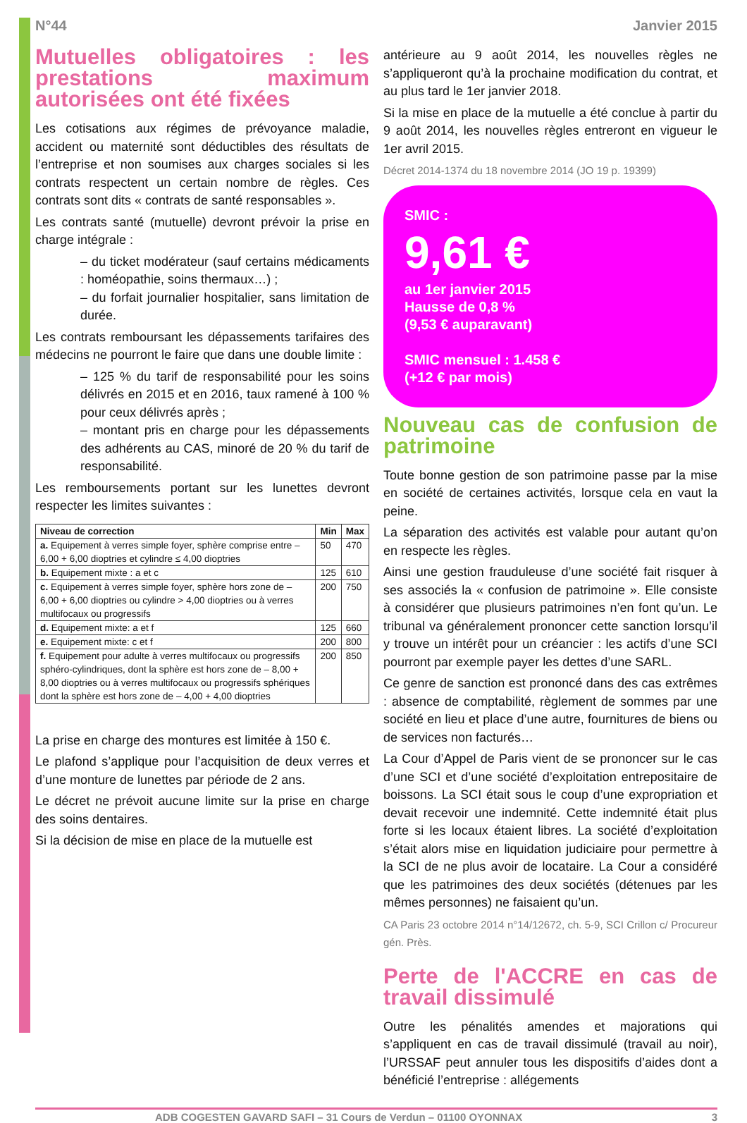N°44 Janvier 2015
Mutuelles obligatoires : les prestations maximum autorisées ont été fixées
Les cotisations aux régimes de prévoyance maladie, accident ou maternité sont déductibles des résultats de l’entreprise et non soumises aux charges sociales si les contrats respectent un certain nombre de règles. Ces contrats sont dits « contrats de santé responsables ».
Les contrats santé (mutuelle) devront prévoir la prise en charge intégrale :
– du ticket modérateur (sauf certains médicaments : homéopathie, soins thermaux…) ;
– du forfait journalier hospitalier, sans limitation de durée.
Les contrats remboursant les dépassements tarifaires des médecins ne pourront le faire que dans une double limite :
– 125 % du tarif de responsabilité pour les soins délivrés en 2015 et en 2016, taux ramené à 100 % pour ceux délivrés après ;
– montant pris en charge pour les dépassements des adhérents au CAS, minoré de 20 % du tarif de responsabilité.
Les remboursements portant sur les lunettes devront respecter les limites suivantes :
| Niveau de correction | Min | Max |
| --- | --- | --- |
| a. Equipement à verres simple foyer, sphère comprise entre – 6,00 + 6,00 dioptries et cylindre ≤ 4,00 dioptries | 50 | 470 |
| b. Equipement mixte : a et c | 125 | 610 |
| c. Equipement à verres simple foyer, sphère hors zone de – 6,00 + 6,00 dioptries ou cylindre > 4,00 dioptries ou à verres multifocaux ou progressifs | 200 | 750 |
| d. Equipement mixte: a et f | 125 | 660 |
| e. Equipement mixte: c et f | 200 | 800 |
| f. Equipement pour adulte à verres multifocaux ou progressifs sphéro-cylindriques, dont la sphère est hors zone de – 8,00 + 8,00 dioptries ou à verres multifocaux ou progressifs sphériques dont la sphère est hors zone de – 4,00 + 4,00 dioptries | 200 | 850 |
La prise en charge des montures est limitée à 150 €.
Le plafond s’applique pour l’acquisition de deux verres et d’une monture de lunettes par période de 2 ans.
Le décret ne prévoit aucune limite sur la prise en charge des soins dentaires.
Si la décision de mise en place de la mutuelle est
antérieure au 9 août 2014, les nouvelles règles ne s’appliqueront qu’à la prochaine modification du contrat, et au plus tard le 1er janvier 2018.
Si la mise en place de la mutuelle a été conclue à partir du 9 août 2014, les nouvelles règles entreront en vigueur le 1er avril 2015.
Décret 2014-1374 du 18 novembre 2014 (JO 19 p. 19399)
SMIC :
9,61 €
au 1er janvier 2015
Hausse de 0,8 %
(9,53 € auparavant)
SMIC mensuel : 1.458 €
(+12 € par mois)
Nouveau cas de confusion de patrimoine
Toute bonne gestion de son patrimoine passe par la mise en société de certaines activités, lorsque cela en vaut la peine.
La séparation des activités est valable pour autant qu’on en respecte les règles.
Ainsi une gestion frauduleuse d’une société fait risquer à ses associés la « confusion de patrimoine ». Elle consiste à considérer que plusieurs patrimoines n’en font qu’un. Le tribunal va généralement prononcer cette sanction lorsqu’il y trouve un intérêt pour un créancier : les actifs d’une SCI pourront par exemple payer les dettes d’une SARL.
Ce genre de sanction est prononcé dans des cas extrêmes : absence de comptabilité, règlement de sommes par une société en lieu et place d’une autre, fournitures de biens ou de services non facturés…
La Cour d’Appel de Paris vient de se prononcer sur le cas d’une SCI et d’une société d’exploitation entrepositaire de boissons. La SCI était sous le coup d’une expropriation et devait recevoir une indemnité. Cette indemnité était plus forte si les locaux étaient libres. La société d’exploitation s’était alors mise en liquidation judiciaire pour permettre à la SCI de ne plus avoir de locataire. La Cour a considéré que les patrimoines des deux sociétés (détenues par les mêmes personnes) ne faisaient qu’un.
CA Paris 23 octobre 2014 n°14/12672, ch. 5-9, SCI Crillon c/ Procureur gén. Près.
Perte de l'ACCRE en cas de travail dissimulé
Outre les pénalités amendes et majorations qui s’appliquent en cas de travail dissimulé (travail au noir), l’URSSAF peut annuler tous les dispositifs d’aides dont a bénéficié l’entreprise : allégements
ADB COGESTEN GAVARD SAFI – 31 Cours de Verdun – 01100 OYONNAX 3